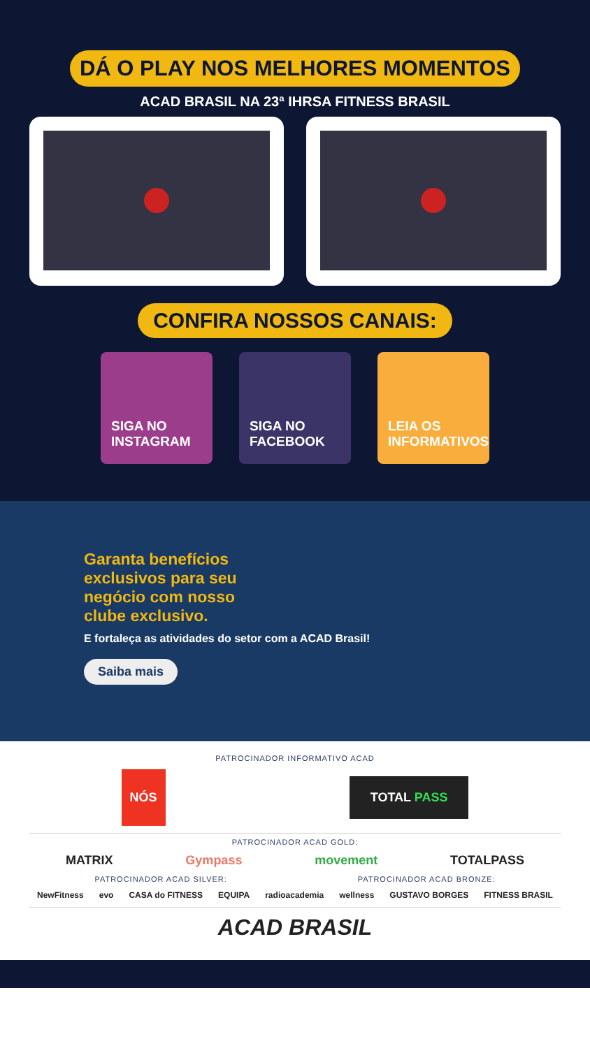DÁ O PLAY NOS MELHORES MOMENTOS
ACAD BRASIL NA 23ª IHRSA FITNESS BRASIL
CONFIRA NOSSOS CANAIS:
SIGA NO INSTAGRAM
SIGA NO FACEBOOK
LEIA OS INFORMATIVOS
Garanta benefícios exclusivos para seu negócio com nosso clube exclusivo.
E fortaleça as atividades do setor com a ACAD Brasil!
Saiba mais
PATROCINADOR INFORMATIVO ACAD
NÓS TOTAL PASS
PATROCINADOR ACAD GOLD:
MATRIX Gympass movement TOTALPASS
PATROCINADOR ACAD SILVER: PATROCINADOR ACAD BRONZE:
NewFitness evo CASA do FITNESS EQUIPA radioacademia wellness GUSTAVO BORGES FITNESS BRASIL
ACAD BRASIL